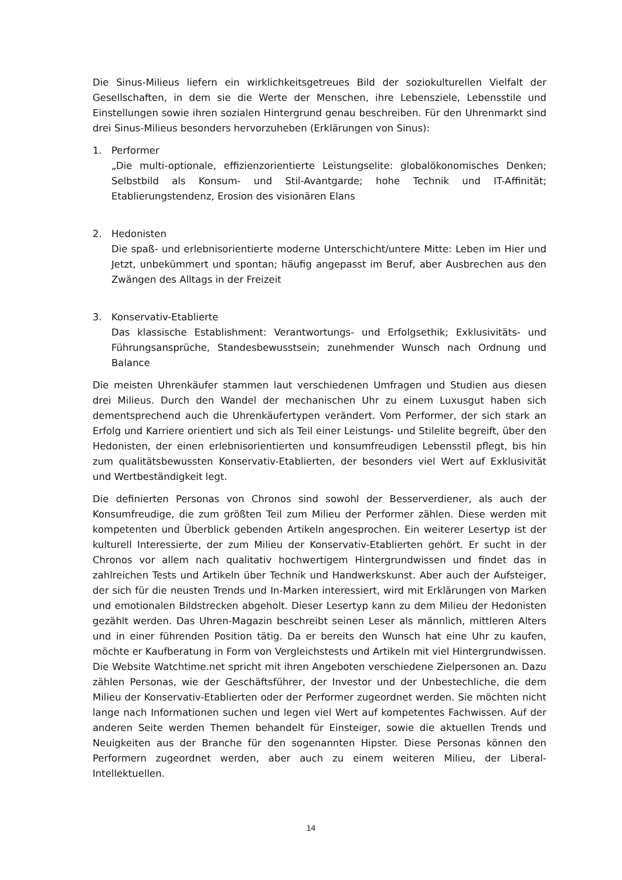Die Sinus-Milieus liefern ein wirklichkeitsgetreues Bild der soziokulturellen Vielfalt der Gesellschaften, in dem sie die Werte der Menschen, ihre Lebensziele, Lebensstile und Einstellungen sowie ihren sozialen Hintergrund genau beschreiben. Für den Uhrenmarkt sind drei Sinus-Milieus besonders hervorzuheben (Erklärungen von Sinus):
1. Performer
„Die multi-optionale, effizienzorientierte Leistungselite: globalökonomisches Denken; Selbstbild als Konsum- und Stil-Avantgarde; hohe Technik und IT-Affinität; Etablierungstendenz, Erosion des visionären Elans
2. Hedonisten
Die spaß- und erlebnisorientierte moderne Unterschicht/untere Mitte: Leben im Hier und Jetzt, unbekümmert und spontan; häufig angepasst im Beruf, aber Ausbrechen aus den Zwängen des Alltags in der Freizeit
3. Konservativ-Etablierte
Das klassische Establishment: Verantwortungs- und Erfolgsethik; Exklusivitäts- und Führungsansprüche, Standesbewusstsein; zunehmender Wunsch nach Ordnung und Balance
Die meisten Uhrenkäufer stammen laut verschiedenen Umfragen und Studien aus diesen drei Milieus. Durch den Wandel der mechanischen Uhr zu einem Luxusgut haben sich dementsprechend auch die Uhrenkäufertypen verändert. Vom Performer, der sich stark an Erfolg und Karriere orientiert und sich als Teil einer Leistungs- und Stilelite begreift, über den Hedonisten, der einen erlebnisorientierten und konsumfreudigen Lebensstil pflegt, bis hin zum qualitätsbewussten Konservativ-Etablierten, der besonders viel Wert auf Exklusivität und Wertbeständigkeit legt.
Die definierten Personas von Chronos sind sowohl der Besserverdiener, als auch der Konsumfreudige, die zum größten Teil zum Milieu der Performer zählen. Diese werden mit kompetenten und Überblick gebenden Artikeln angesprochen. Ein weiterer Lesertyp ist der kulturell Interessierte, der zum Milieu der Konservativ-Etablierten gehört. Er sucht in der Chronos vor allem nach qualitativ hochwertigem Hintergrundwissen und findet das in zahlreichen Tests und Artikeln über Technik und Handwerkskunst. Aber auch der Aufsteiger, der sich für die neusten Trends und In-Marken interessiert, wird mit Erklärungen von Marken und emotionalen Bildstrecken abgeholt. Dieser Lesertyp kann zu dem Milieu der Hedonisten gezählt werden. Das Uhren-Magazin beschreibt seinen Leser als männlich, mittleren Alters und in einer führenden Position tätig. Da er bereits den Wunsch hat eine Uhr zu kaufen, möchte er Kaufberatung in Form von Vergleichstests und Artikeln mit viel Hintergrundwissen. Die Website Watchtime.net spricht mit ihren Angeboten verschiedene Zielpersonen an. Dazu zählen Personas, wie der Geschäftsführer, der Investor und der Unbestechliche, die dem Milieu der Konservativ-Etablierten oder der Performer zugeordnet werden. Sie möchten nicht lange nach Informationen suchen und legen viel Wert auf kompetentes Fachwissen. Auf der anderen Seite werden Themen behandelt für Einsteiger, sowie die aktuellen Trends und Neuigkeiten aus der Branche für den sogenannten Hipster. Diese Personas können den Performern zugeordnet werden, aber auch zu einem weiteren Milieu, der Liberal-Intellektuellen.
14